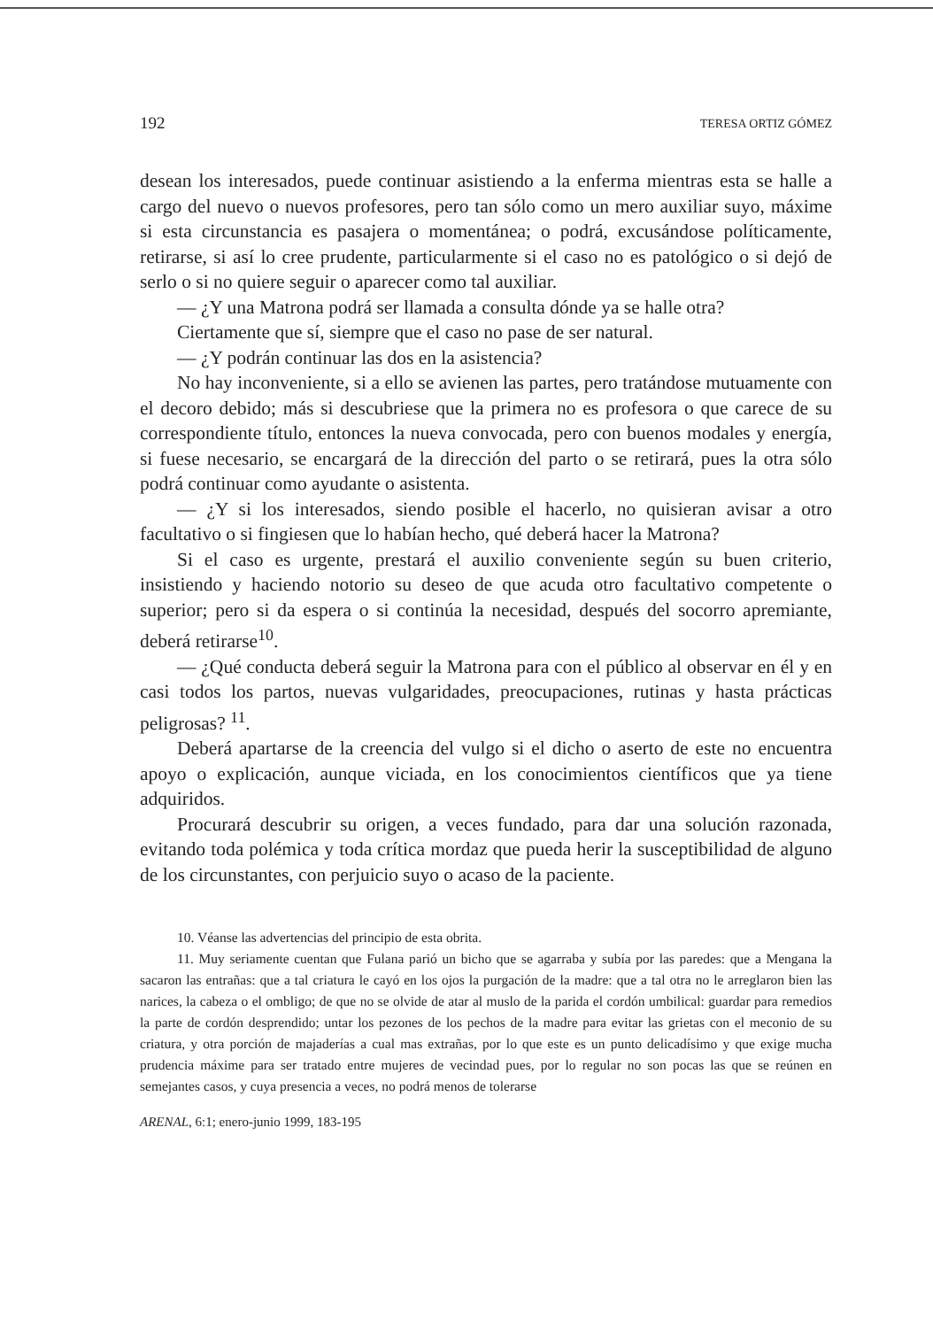192 TERESA ORTIZ GÓMEZ
desean los interesados, puede continuar asistiendo a la enferma mientras esta se halle a cargo del nuevo o nuevos profesores, pero tan sólo como un mero auxiliar suyo, máxime si esta circunstancia es pasajera o momentánea; o podrá, excusándose políticamente, retirarse, si así lo cree prudente, particularmente si el caso no es patológico o si dejó de serlo o si no quiere seguir o aparecer como tal auxiliar.
— ¿Y una Matrona podrá ser llamada a consulta dónde ya se halle otra?
Ciertamente que sí, siempre que el caso no pase de ser natural.
— ¿Y podrán continuar las dos en la asistencia?
No hay inconveniente, si a ello se avienen las partes, pero tratándose mutuamente con el decoro debido; más si descubriese que la primera no es profesora o que carece de su correspondiente título, entonces la nueva convocada, pero con buenos modales y energía, si fuese necesario, se encargará de la dirección del parto o se retirará, pues la otra sólo podrá continuar como ayudante o asistenta.
— ¿Y si los interesados, siendo posible el hacerlo, no quisieran avisar a otro facultativo o si fingiesen que lo habían hecho, qué deberá hacer la Matrona?
Si el caso es urgente, prestará el auxilio conveniente según su buen criterio, insistiendo y haciendo notorio su deseo de que acuda otro facultativo competente o superior; pero si da espera o si continúa la necesidad, después del socorro apremiante, deberá retirarse<sup>10</sup>.
— ¿Qué conducta deberá seguir la Matrona para con el público al observar en él y en casi todos los partos, nuevas vulgaridades, preocupaciones, rutinas y hasta prácticas peligrosas? <sup>11</sup>.
Deberá apartarse de la creencia del vulgo si el dicho o aserto de este no encuentra apoyo o explicación, aunque viciada, en los conocimientos científicos que ya tiene adquiridos.
Procurará descubrir su origen, a veces fundado, para dar una solución razonada, evitando toda polémica y toda crítica mordaz que pueda herir la susceptibilidad de alguno de los circunstantes, con perjuicio suyo o acaso de la paciente.
10. Véanse las advertencias del principio de esta obrita.
11. Muy seriamente cuentan que Fulana parió un bicho que se agarraba y subía por las paredes: que a Mengana la sacaron las entrañas: que a tal criatura le cayó en los ojos la purgación de la madre: que a tal otra no le arreglaron bien las narices, la cabeza o el ombligo; de que no se olvide de atar al muslo de la parida el cordón umbilical: guardar para remedios la parte de cordón desprendido; untar los pezones de los pechos de la madre para evitar las grietas con el meconio de su criatura, y otra porción de majaderías a cual mas extrañas, por lo que este es un punto delicadísimo y que exige mucha prudencia máxime para ser tratado entre mujeres de vecindad pues, por lo regular no son pocas las que se reúnen en semejantes casos, y cuya presencia a veces, no podrá menos de tolerarse
ARENAL, 6:1; enero-junio 1999, 183-195